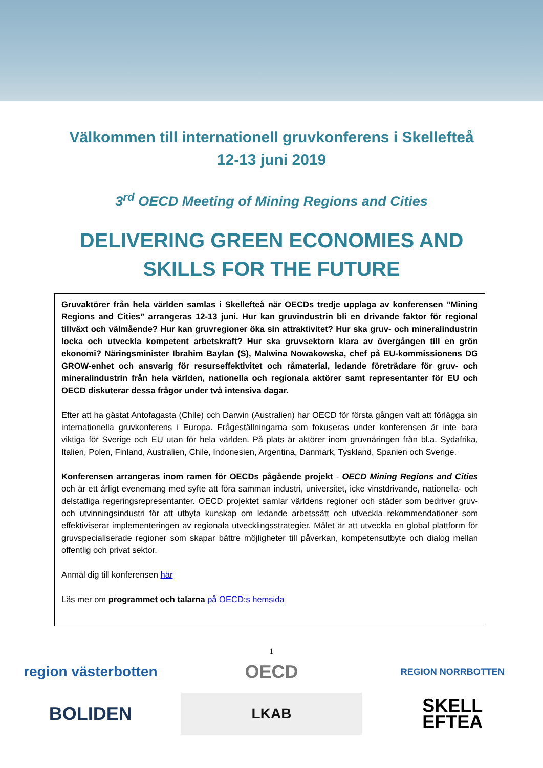Välkommen till internationell gruvkonferens i Skellefteå
12-13 juni 2019
3<sup>rd</sup> OECD Meeting of Mining Regions and Cities
DELIVERING GREEN ECONOMIES AND
SKILLS FOR THE FUTURE
Gruvaktörer från hela världen samlas i Skellefteå när OECDs tredje upplaga av konferensen ”Mining Regions and Cities” arrangeras 12-13 juni. Hur kan gruvindustrin bli en drivande faktor för regional tillväxt och välmående? Hur kan gruvregioner öka sin attraktivitet? Hur ska gruv- och mineralindustrin locka och utveckla kompetent arbetskraft? Hur ska gruvsektorn klara av övergången till en grön ekonomi? Näringsminister Ibrahim Baylan (S), Malwina Nowakowska, chef på EU-kommissionens DG GROW-enhet och ansvarig för resurseffektivitet och råmaterial, ledande företrädare för gruv- och mineralindustrin från hela världen, nationella och regionala aktörer samt representanter för EU och OECD diskuterar dessa frågor under två intensiva dagar.
Efter att ha gästat Antofagasta (Chile) och Darwin (Australien) har OECD för första gången valt att förlägga sin internationella gruvkonferens i Europa. Frågeställningarna som fokuseras under konferensen är inte bara viktiga för Sverige och EU utan för hela världen. På plats är aktörer inom gruvnäringen från bl.a. Sydafrika, Italien, Polen, Finland, Australien, Chile, Indonesien, Argentina, Danmark, Tyskland, Spanien och Sverige.
Konferensen arrangeras inom ramen för OECDs pågående projekt - OECD Mining Regions and Cities och är ett årligt evenemang med syfte att föra samman industri, universitet, icke vinstdrivande, nationella- och delstatliga regeringsrepresentanter. OECD projektet samlar världens regioner och städer som bedriver gruv- och utvinningsindustri för att utbyta kunskap om ledande arbetssätt och utveckla rekommendationer som effektiviserar implementeringen av regionala utvecklingsstrategier. Målet är att utveckla en global plattform för gruvspecialiserade regioner som skapar bättre möjligheter till påverkan, kompetensutbyte och dialog mellan offentlig och privat sektor.
Anmäl dig till konferensen här
Läs mer om programmet och talarna på OECD:s hemsida
1
region västerbotten
OECD
REGION NORRBOTTEN
BOLIDEN
LKAB
SKELL
EFTEA